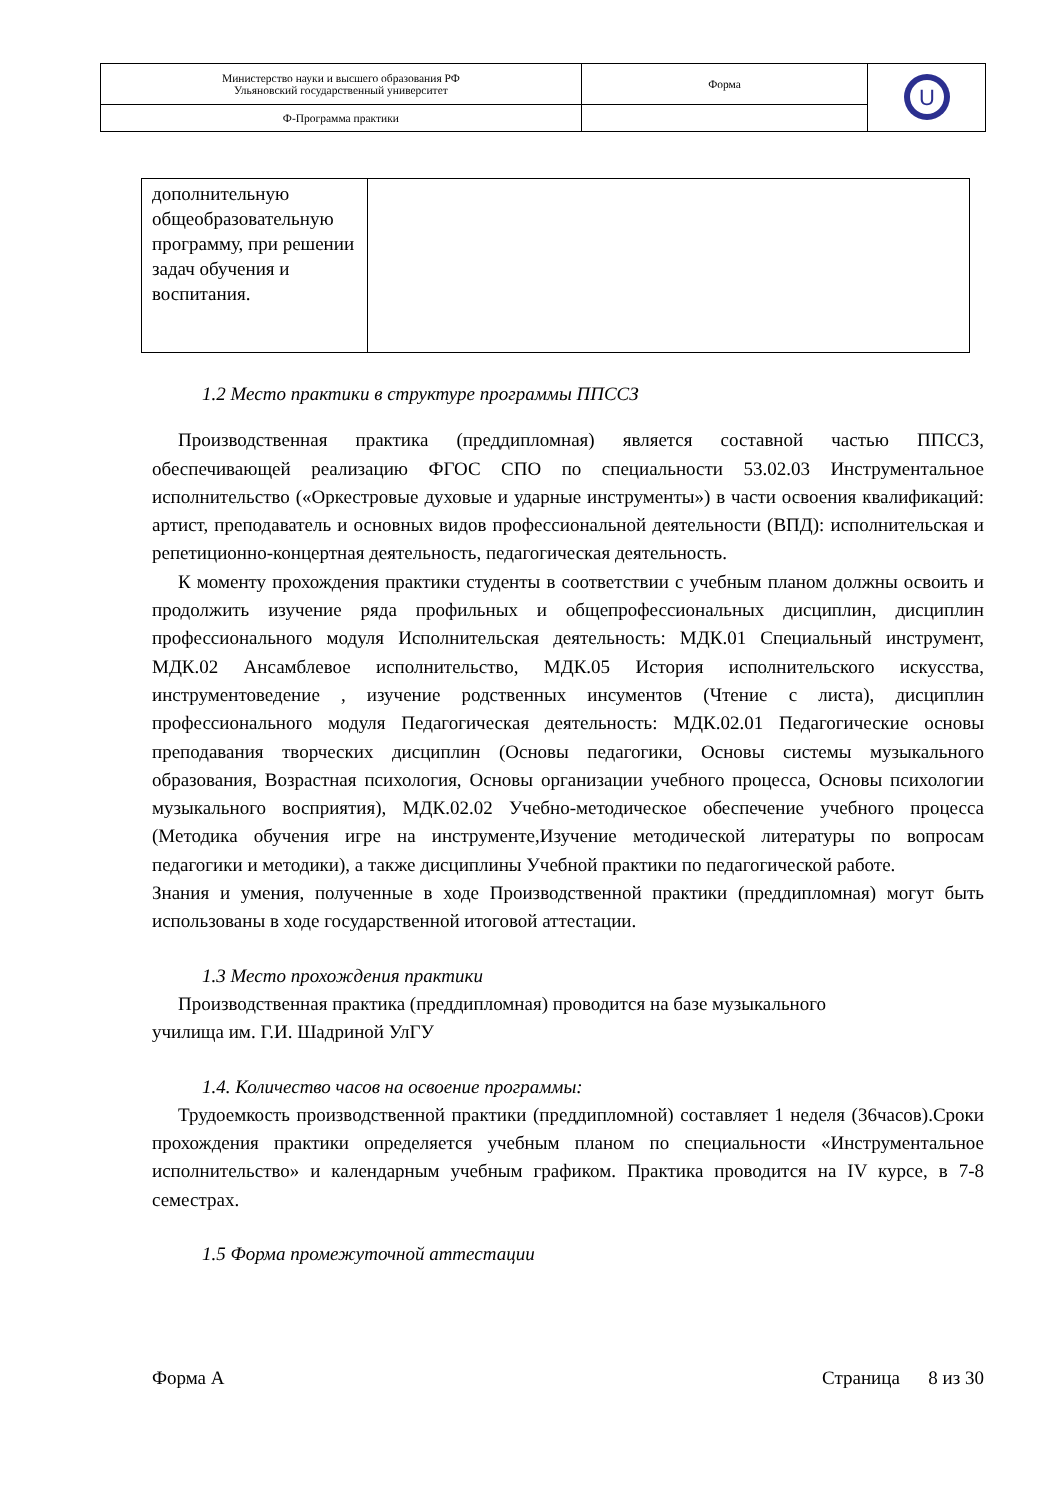| Министерство науки и высшего образования РФ Ульяновский государственный университет | Форма | U |
| Ф-Программа практики | | |
| дополнительную общеобразовательную программу, при решении задач обучения и воспитания. | |
1.2 Место практики в структуре программы ППССЗ
Производственная практика (преддипломная) является составной частью ППССЗ, обеспечивающей реализацию ФГОС СПО по специальности 53.02.03 Инструментальное исполнительство («Оркестровые духовые и ударные инструменты») в части освоения квалификаций: артист, преподаватель и основных видов профессиональной деятельности (ВПД): исполнительская и репетиционно-концертная деятельность, педагогическая деятельность.
К моменту прохождения практики студенты в соответствии с учебным планом должны освоить и продолжить изучение ряда профильных и общепрофессиональных дисциплин, дисциплин профессионального модуля Исполнительская деятельность: МДК.01 Специальный инструмент, МДК.02 Ансамблевое исполнительство, МДК.05 История исполнительского искусства, инструментоведение , изучение родственных инсументов (Чтение с листа), дисциплин профессионального модуля Педагогическая деятельность: МДК.02.01 Педагогические основы преподавания творческих дисциплин (Основы педагогики, Основы системы музыкального образования, Возрастная психология, Основы организации учебного процесса, Основы психологии музыкального восприятия), МДК.02.02 Учебно-методическое обеспечение учебного процесса (Методика обучения игре на инструменте,Изучение методической литературы по вопросам педагогики и методики), а также дисциплины Учебной практики по педагогической работе.
Знания и умения, полученные в ходе Производственной практики (преддипломная) могут быть использованы в ходе государственной итоговой аттестации.
1.3 Место прохождения практики
Производственная практика (преддипломная) проводится на базе музыкального
училища им. Г.И. Шадриной УлГУ
1.4. Количество часов на освоение программы:
Трудоемкость производственной практики (преддипломной) составляет 1 неделя (36часов).Сроки прохождения практики определяется учебным планом по специальности «Инструментальное исполнительство» и календарным учебным графиком. Практика проводится на IV курсе, в 7-8 семестрах.
1.5 Форма промежуточной аттестации
Форма А Страница 8 из 30